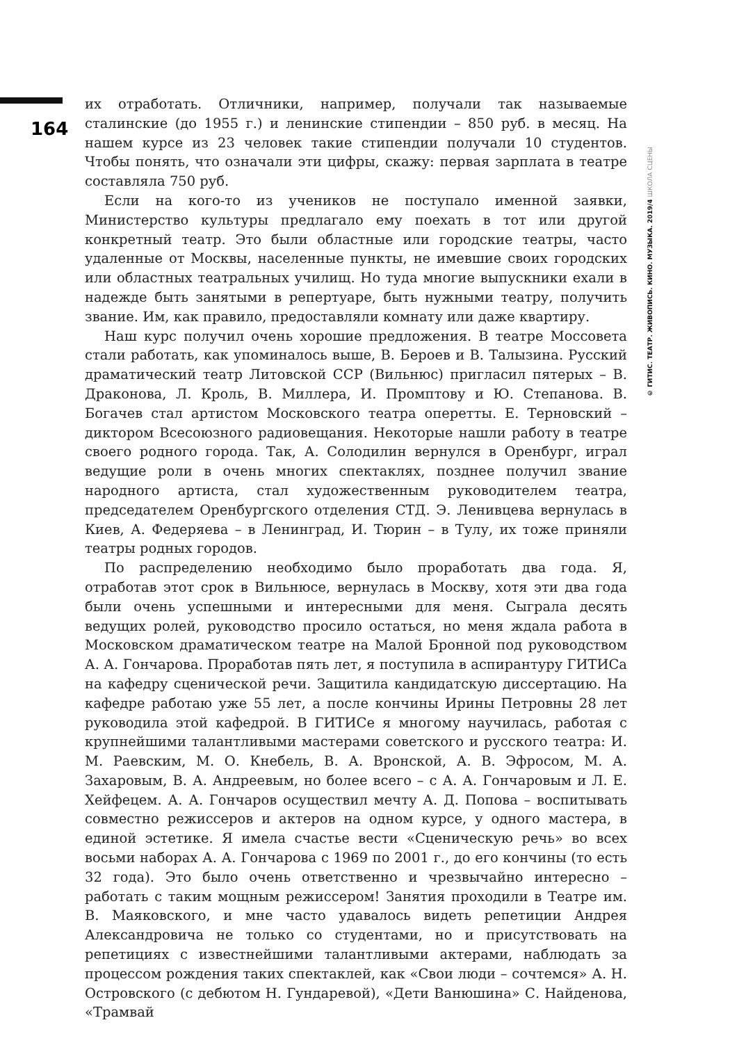164
их отработать. Отличники, например, получали так называемые сталинские (до 1955 г.) и ленинские стипендии – 850 руб. в месяц. На нашем курсе из 23 человек такие стипендии получали 10 студентов. Чтобы понять, что означали эти цифры, скажу: первая зарплата в театре составляла 750 руб.
Если на кого-то из учеников не поступало именной заявки, Министерство культуры предлагало ему поехать в тот или другой конкретный театр. Это были областные или городские театры, часто удаленные от Москвы, населенные пункты, не имевшие своих городских или областных театральных училищ. Но туда многие выпускники ехали в надежде быть занятыми в репертуаре, быть нужными театру, получить звание. Им, как правило, предоставляли комнату или даже квартиру.
Наш курс получил очень хорошие предложения. В театре Моссовета стали работать, как упоминалось выше, В. Бероев и В. Талызина. Русский драматический театр Литовской ССР (Вильнюс) пригласил пятерых – В. Драконова, Л. Кроль, В. Миллера, И. Промптову и Ю. Степанова. В. Богачев стал артистом Московского театра оперетты. Е. Терновский – диктором Всесоюзного радиовещания. Некоторые нашли работу в театре своего родного города. Так, А. Солодилин вернулся в Оренбург, играл ведущие роли в очень многих спектаклях, позднее получил звание народного артиста, стал художественным руководителем театра, председателем Оренбургского отделения СТД. Э. Ленивцева вернулась в Киев, А. Федеряева – в Ленинград, И. Тюрин – в Тулу, их тоже приняли театры родных городов.
По распределению необходимо было проработать два года. Я, отработав этот срок в Вильнюсе, вернулась в Москву, хотя эти два года были очень успешными и интересными для меня. Сыграла десять ведущих ролей, руководство просило остаться, но меня ждала работа в Московском драматическом театре на Малой Бронной под руководством А. А. Гончарова. Проработав пять лет, я поступила в аспирантуру ГИТИСа на кафедру сценической речи. Защитила кандидатскую диссертацию. На кафедре работаю уже 55 лет, а после кончины Ирины Петровны 28 лет руководила этой кафедрой. В ГИТИСе я многому научилась, работая с крупнейшими талантливыми мастерами советского и русского театра: И. М. Раевским, М. О. Кнебель, В. А. Вронской, А. В. Эфросом, М. А. Захаровым, В. А. Андреевым, но более всего – с А. А. Гончаровым и Л. Е. Хейфецем. А. А. Гончаров осуществил мечту А. Д. Попова – воспитывать совместно режиссеров и актеров на одном курсе, у одного мастера, в единой эстетике. Я имела счастье вести «Сценическую речь» во всех восьми наборах А. А. Гончарова с 1969 по 2001 г., до его кончины (то есть 32 года). Это было очень ответственно и чрезвычайно интересно – работать с таким мощным режиссером! Занятия проходили в Театре им. В. Маяковского, и мне часто удавалось видеть репетиции Андрея Александровича не только со студентами, но и присутствовать на репетициях с известнейшими талантливыми актерами, наблюдать за процессом рождения таких спектаклей, как «Свои люди – сочтемся» А. Н. Островского (с дебютом Н. Гундаревой), «Дети Ванюшина» С. Найденова, «Трамвай
© ГИТИС. ТЕАТР. ЖИВОПИСЬ. КИНО. МУЗЫКА. 2019/4 ШКОЛА СЦЕНЫ